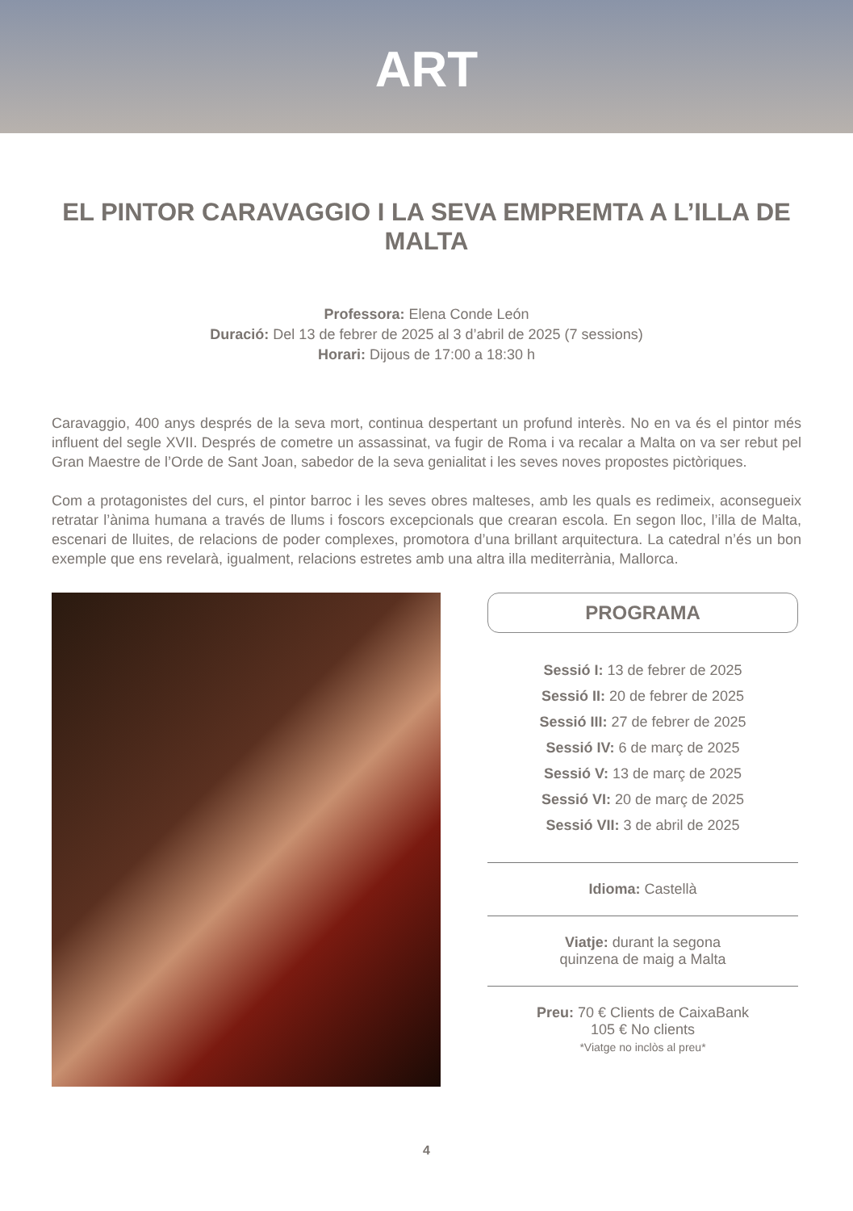ART
EL PINTOR CARAVAGGIO I LA SEVA EMPREMTA A L’ILLA DE MALTA
Professora: Elena Conde León
Duració: Del 13 de febrer de 2025 al 3 d’abril de 2025 (7 sessions)
Horari: Dijous de 17:00 a 18:30 h
Caravaggio, 400 anys després de la seva mort, continua despertant un profund interès. No en va és el pintor més influent del segle XVII. Després de cometre un assassinat, va fugir de Roma i va recalar a Malta on va ser rebut pel Gran Maestre de l’Orde de Sant Joan, sabedor de la seva genialitat i les seves noves propostes pictòriques.
Com a protagonistes del curs, el pintor barroc i les seves obres malteses, amb les quals es redimeix, aconsegueix retratar l’ànima humana a través de llums i foscors excepcionals que crearan escola. En segon lloc, l’illa de Malta, escenari de lluites, de relacions de poder complexes, promotora d’una brillant arquitectura. La catedral n’és un bon exemple que ens revelarà, igualment, relacions estretes amb una altra illa mediterrània, Mallorca.
PROGRAMA
Sessió I: 13 de febrer de 2025
Sessió II: 20 de febrer de 2025
Sessió III: 27 de febrer de 2025
Sessió IV: 6 de març de 2025
Sessió V: 13 de març de 2025
Sessió VI: 20 de març de 2025
Sessió VII: 3 de abril de 2025
Idioma: Castellà
Viatje: durant la segona
quinzena de maig a Malta
Preu: 70 € Clients de CaixaBank
105 € No clients
*Viatge no inclòs al preu*
4